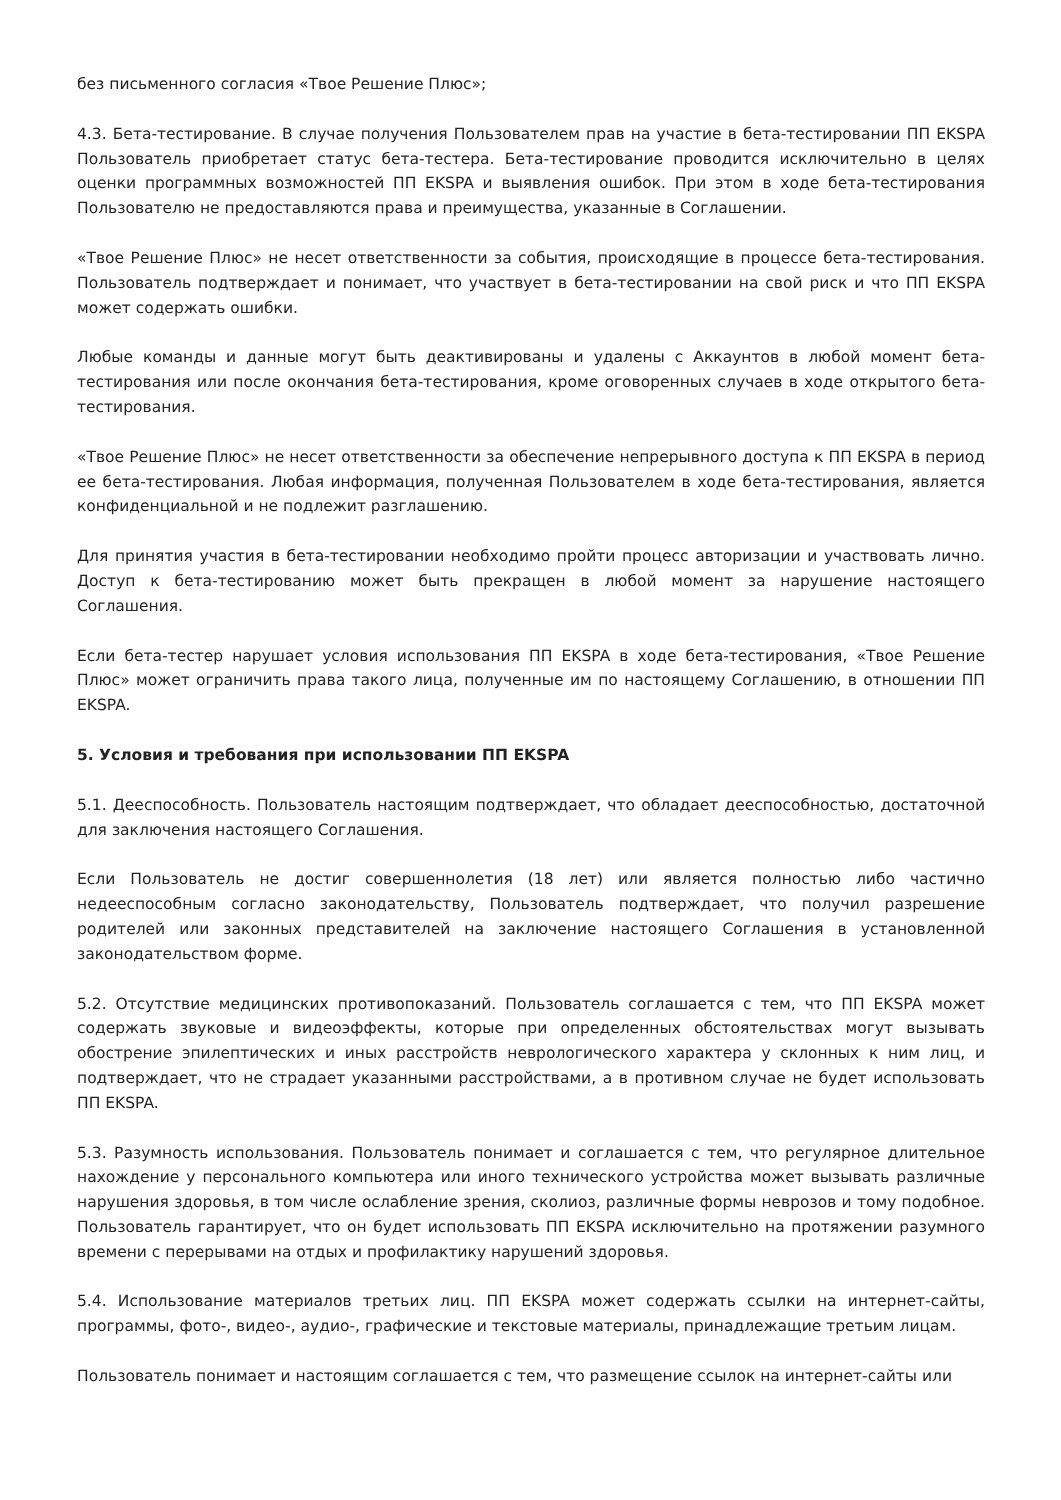без письменного согласия «Твое Решение Плюс»;
4.3. Бета-тестирование. В случае получения Пользователем прав на участие в бета-тестировании ПП EKSPA Пользователь приобретает статус бета-тестера. Бета-тестирование проводится исключительно в целях оценки программных возможностей ПП EKSPA и выявления ошибок. При этом в ходе бета-тестирования Пользователю не предоставляются права и преимущества, указанные в Соглашении.
«Твое Решение Плюс» не несет ответственности за события, происходящие в процессе бета-тестирования. Пользователь подтверждает и понимает, что участвует в бета-тестировании на свой риск и что ПП EKSPA может содержать ошибки.
Любые команды и данные могут быть деактивированы и удалены с Аккаунтов в любой момент бета-тестирования или после окончания бета-тестирования, кроме оговоренных случаев в ходе открытого бета-тестирования.
«Твое Решение Плюс» не несет ответственности за обеспечение непрерывного доступа к ПП EKSPA в период ее бета-тестирования. Любая информация, полученная Пользователем в ходе бета-тестирования, является конфиденциальной и не подлежит разглашению.
Для принятия участия в бета-тестировании необходимо пройти процесс авторизации и участвовать лично. Доступ к бета-тестированию может быть прекращен в любой момент за нарушение настоящего Соглашения.
Если бета-тестер нарушает условия использования ПП EKSPA в ходе бета-тестирования, «Твое Решение Плюс» может ограничить права такого лица, полученные им по настоящему Соглашению, в отношении ПП EKSPA.
5. Условия и требования при использовании ПП EKSPA
5.1. Дееспособность. Пользователь настоящим подтверждает, что обладает дееспособностью, достаточной для заключения настоящего Соглашения.
Если Пользователь не достиг совершеннолетия (18 лет) или является полностью либо частично недееспособным согласно законодательству, Пользователь подтверждает, что получил разрешение родителей или законных представителей на заключение настоящего Соглашения в установленной законодательством форме.
5.2. Отсутствие медицинских противопоказаний. Пользователь соглашается с тем, что ПП EKSPA может содержать звуковые и видеоэффекты, которые при определенных обстоятельствах могут вызывать обострение эпилептических и иных расстройств неврологического характера у склонных к ним лиц, и подтверждает, что не страдает указанными расстройствами, а в противном случае не будет использовать ПП EKSPA.
5.3. Разумность использования. Пользователь понимает и соглашается с тем, что регулярное длительное нахождение у персонального компьютера или иного технического устройства может вызывать различные нарушения здоровья, в том числе ослабление зрения, сколиоз, различные формы неврозов и тому подобное. Пользователь гарантирует, что он будет использовать ПП EKSPA исключительно на протяжении разумного времени с перерывами на отдых и профилактику нарушений здоровья.
5.4. Использование материалов третьих лиц. ПП EKSPA может содержать ссылки на интернет-сайты, программы, фото-, видео-, аудио-, графические и текстовые материалы, принадлежащие третьим лицам.
Пользователь понимает и настоящим соглашается с тем, что размещение ссылок на интернет-сайты или